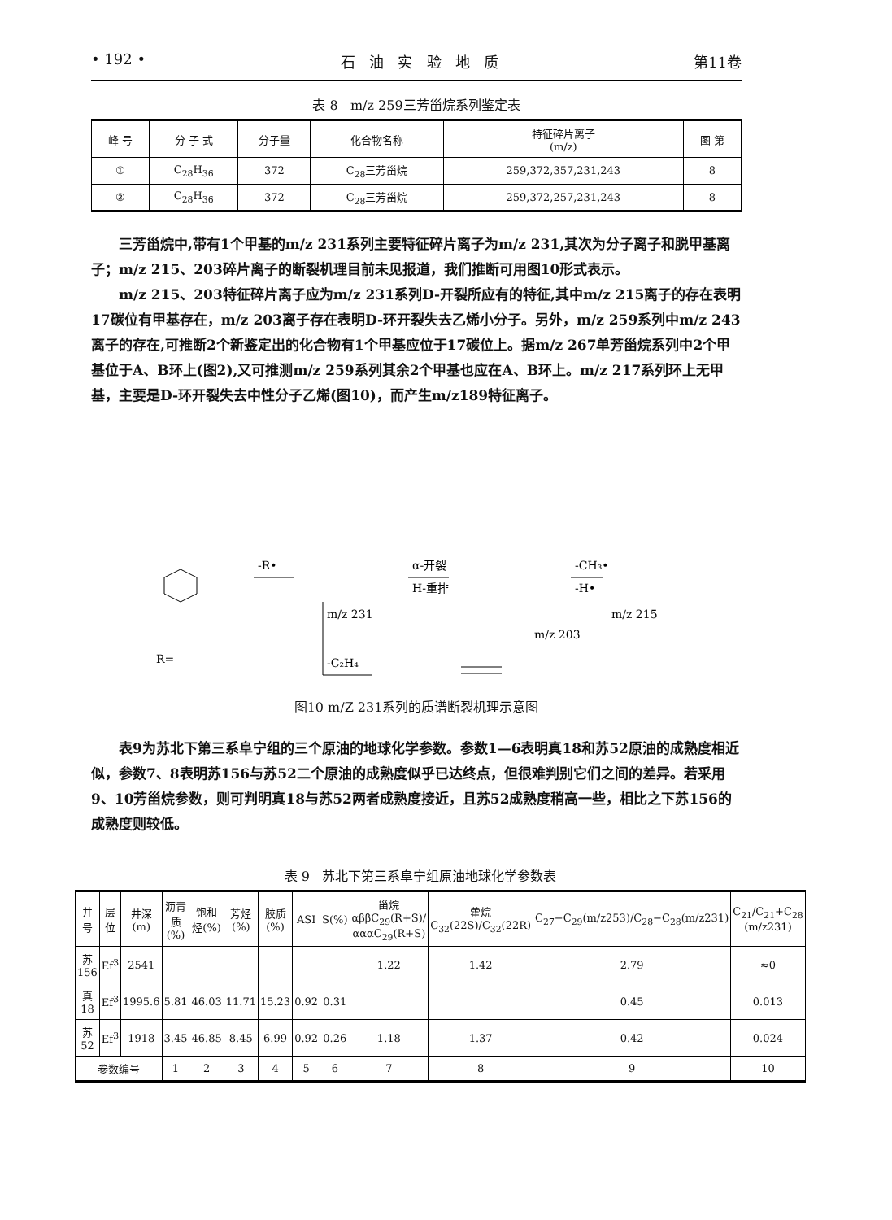• 192 • 石 油 实 验 地 质 第11卷
表 8 m/z 259三芳甾烷系列鉴定表
| 峰 号 | 分 子 式 | 分子量 | 化合物名称 | 特征碎片离子 (m/z) | 图 第 |
| --- | --- | --- | --- | --- | --- |
| ① | C<sub>28</sub>H<sub>36</sub> | 372 | C<sub>28</sub>三芳甾烷 | 259,372,357,231,243 | 8 |
| ② | C<sub>28</sub>H<sub>36</sub> | 372 | C<sub>28</sub>三芳甾烷 | 259,372,257,231,243 | 8 |
三芳甾烷中,带有1个甲基的m/z 231系列主要特征碎片离子为m/z 231,其次为分子离子和脱甲基离子；m/z 215、203碎片离子的断裂机理目前未见报道，我们推断可用图10形式表示。
m/z 215、203特征碎片离子应为m/z 231系列D-开裂所应有的特征,其中m/z 215离子的存在表明17碳位有甲基存在，m/z 203离子存在表明D-环开裂失去乙烯小分子。另外，m/z 259系列中m/z 243离子的存在,可推断2个新鉴定出的化合物有1个甲基应位于17碳位上。据m/z 267单芳甾烷系列中2个甲基位于A、B环上(图2),又可推测m/z 259系列其余2个甲基也应在A、B环上。m/z 217系列环上无甲基，主要是D-环开裂失去中性分子乙烯(图10)，而产生m/z189特征离子。
-R•
α-开裂
H-重排
-CH₃•
-H•
m/z 231
m/z 215
-C₂H₄
m/z 203
R=
图10 m/Z 231系列的质谱断裂机理示意图
表9为苏北下第三系阜宁组的三个原油的地球化学参数。参数1—6表明真18和苏52原油的成熟度相近似，参数7、8表明苏156与苏52二个原油的成熟度似乎已达终点，但很难判别它们之间的差异。若采用9、10芳甾烷参数，则可判明真18与苏52两者成熟度接近，且苏52成熟度稍高一些，相比之下苏156的成熟度则较低。
表 9 苏北下第三系阜宁组原油地球化学参数表
| 井号 | 层位 | 井深(m) | 沥青质(%) | 饱和烃(%) | 芳烃(%) | 胶质(%) | ASI | S(%) | 甾烷 αββC<sub>29</sub>(R+S)/αααC<sub>29</sub>(R+S) | 藿烷 C<sub>32</sub>(22S)/C<sub>32</sub>(22R) | C<sub>27</sub>−C<sub>29</sub>(m/z253)/C<sub>28</sub>−C<sub>28</sub>(m/z231) | C<sub>21</sub>/C<sub>21</sub>+C<sub>28</sub> (m/z231) |
| --- | --- | --- | --- | --- | --- | --- | --- | --- | --- | --- | --- | --- |
| 苏156 | Ef<sup>3</sup> | 2541 | | | | | | | 1.22 | 1.42 | 2.79 | ≈0 |
| 真18 | Ef<sup>3</sup> | 1995.6 | 5.81 | 46.03 | 11.71 | 15.23 | 0.92 | 0.31 | | | 0.45 | 0.013 |
| 苏52 | Ef<sup>3</sup> | 1918 | 3.45 | 46.85 | 8.45 | 6.99 | 0.92 | 0.26 | 1.18 | 1.37 | 0.42 | 0.024 |
| 参数编号 | | | 1 | 2 | 3 | 4 | 5 | 6 | 7 | 8 | 9 | 10 |